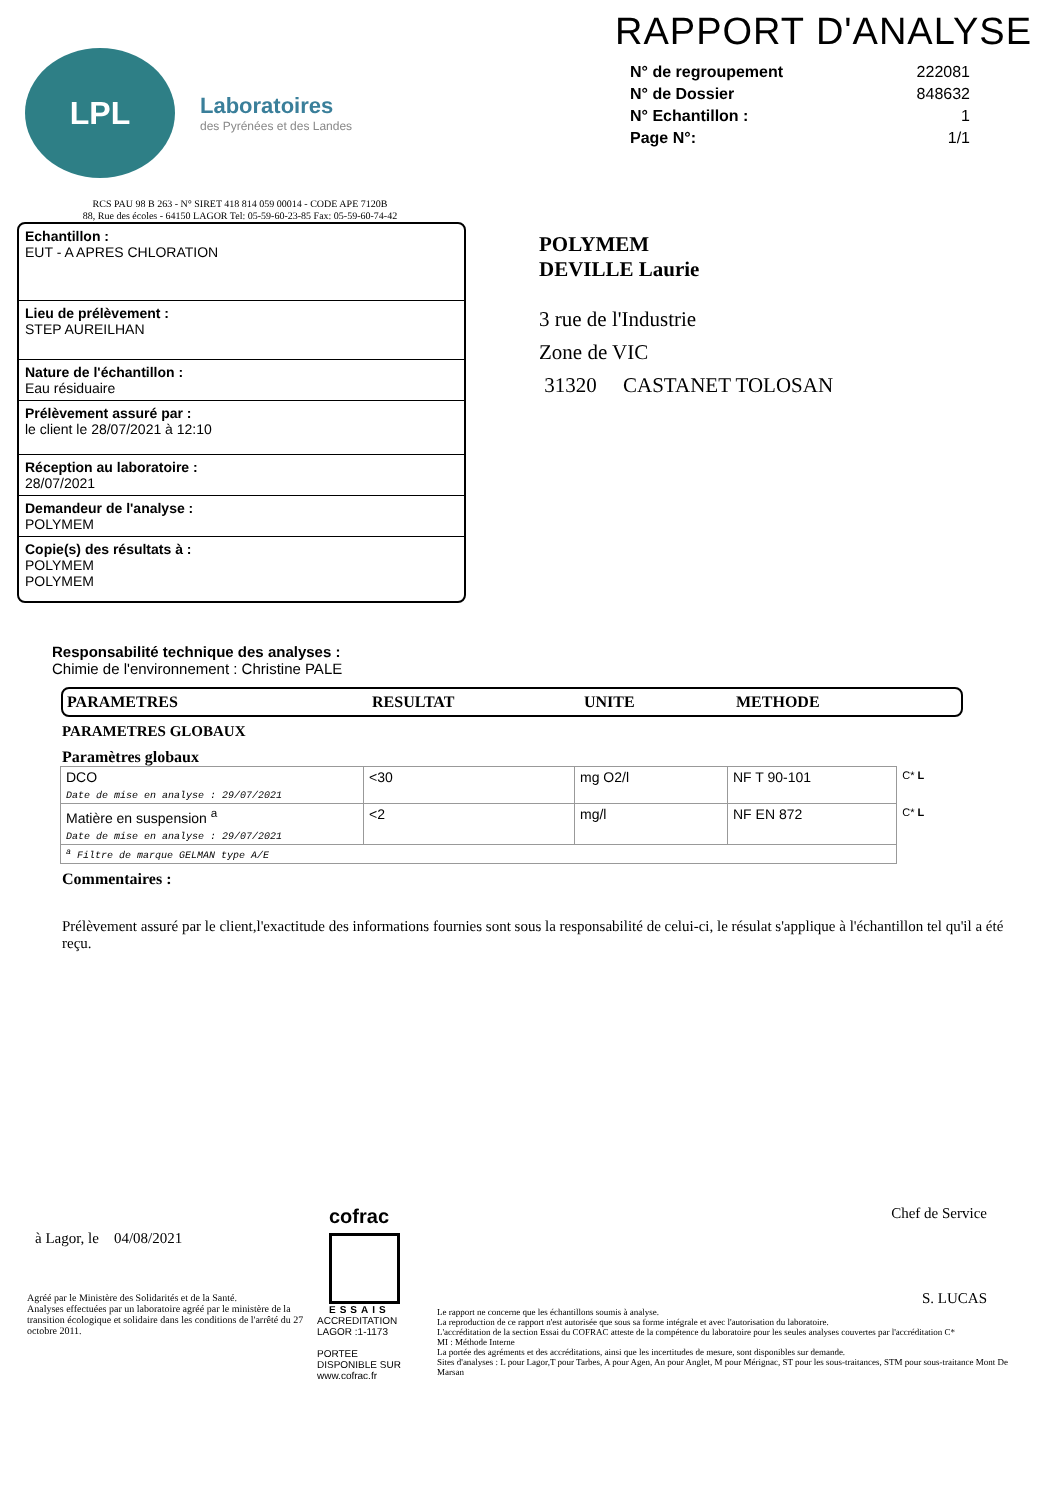LPL
Laboratoires
des Pyrénées et des Landes
RAPPORT D'ANALYSE
| N° de regroupement | 222081 |
| N° de Dossier | 848632 |
| N° Echantillon : | 1 |
| Page N°: | 1/1 |
RCS PAU 98 B 263 - N° SIRET 418 814 059 00014 - CODE APE 7120B
88, Rue des écoles - 64150 LAGOR Tel: 05-59-60-23-85 Fax: 05-59-60-74-42
Echantillon :
EUT - A APRES CHLORATION
Lieu de prélèvement :
STEP AUREILHAN
Nature de l'échantillon :
Eau résiduaire
Prélèvement assuré par :
le client le 28/07/2021 à 12:10
Réception au laboratoire :
28/07/2021
Demandeur de l'analyse :
POLYMEM
Copie(s) des résultats à :
POLYMEM
POLYMEM
POLYMEM
DEVILLE Laurie
3 rue de l'Industrie
Zone de VIC
31320 CASTANET TOLOSAN
Responsabilité technique des analyses :
Chimie de l'environnement : Christine PALE
PARAMETRES RESULTAT UNITE METHODE
PARAMETRES GLOBAUX
Paramètres globaux
| DCO Date de mise en analyse : 29/07/2021 | <30 | mg O2/l | NF T 90-101 | C* L |
| Matière en suspension <sup>a</sup> Date de mise en analyse : 29/07/2021 | <2 | mg/l | NF EN 872 | C* L |
| <sup>a</sup> Filtre de marque GELMAN type A/E | | | | |
Commentaires :
Prélèvement assuré par le client,l'exactitude des informations fournies sont sous la responsabilité de celui-ci, le résulat s'applique à l'échantillon tel qu'il a été reçu.
à Lagor, le 04/08/2021
Agréé par le Ministère des Solidarités et de la Santé.
Analyses effectuées par un laboratoire agréé par le ministère de la transition écologique et solidaire dans les conditions de l'arrêté du 27 octobre 2011.
cofrac
ESSAIS
ACCREDITATION
LAGOR :1-1173
PORTEE
DISPONIBLE SUR
www.cofrac.fr
Chef de Service
S. LUCAS
Le rapport ne concerne que les échantillons soumis à analyse.
La reproduction de ce rapport n'est autorisée que sous sa forme intégrale et avec l'autorisation du laboratoire.
L'accréditation de la section Essai du COFRAC atteste de la compétence du laboratoire pour les seules analyses couvertes par l'accréditation C*
MI : Méthode Interne
La portée des agréments et des accréditations, ainsi que les incertitudes de mesure, sont disponibles sur demande.
Sites d'analyses : L pour Lagor,T pour Tarbes, A pour Agen, An pour Anglet, M pour Mérignac, ST pour les sous-traitances, STM pour sous-traitance Mont De Marsan